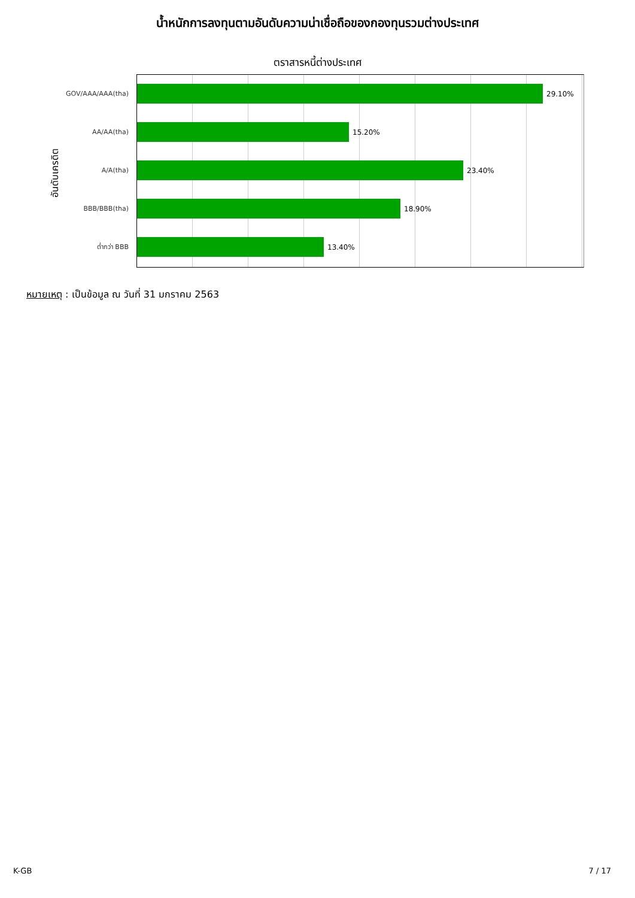น้ำหนักการลงทุนตามอันดับความน่าเชื่อถือของกองทุนรวมต่างประเทศ
ตราสารหนี้ต่างประเทศ
อันดับเครดิต
GOV/AAA/AAA(tha)
29.10%
AA/AA(tha)
15.20%
A/A(tha)
23.40%
BBB/BBB(tha)
18.90%
ต่ำกว่า BBB
13.40%
หมายเหตุ : เป็นข้อมูล ณ วันที่ 31 มกราคม 2563
K-GB 7 / 17